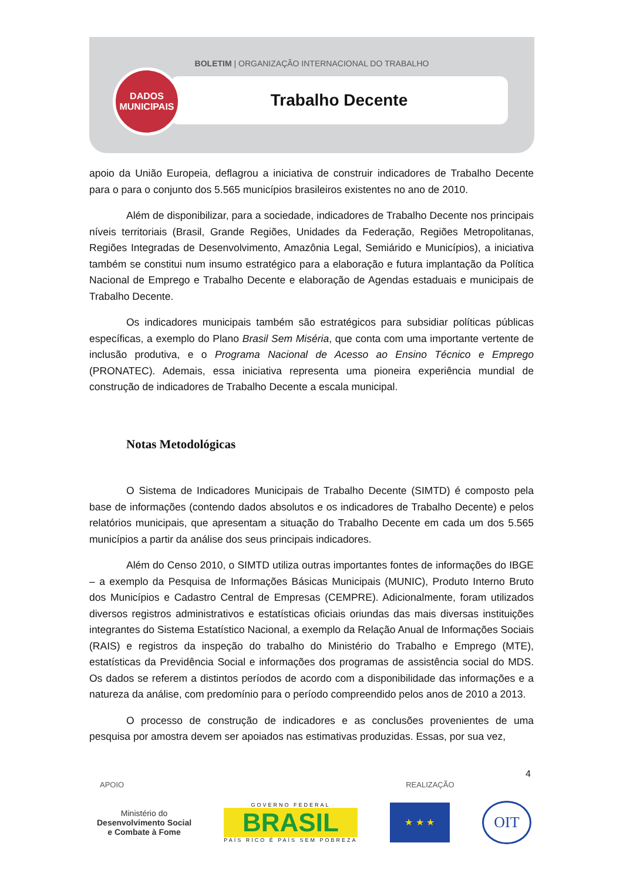BOLETIM | ORGANIZAÇÃO INTERNACIONAL DO TRABALHO
Trabalho Decente
DADOS
MUNICIPAIS
apoio da União Europeia, deflagrou a iniciativa de construir indicadores de Trabalho Decente para o para o conjunto dos 5.565 municípios brasileiros existentes no ano de 2010.
Além de disponibilizar, para a sociedade, indicadores de Trabalho Decente nos principais níveis territoriais (Brasil, Grande Regiões, Unidades da Federação, Regiões Metropolitanas, Regiões Integradas de Desenvolvimento, Amazônia Legal, Semiárido e Municípios), a iniciativa também se constitui num insumo estratégico para a elaboração e futura implantação da Política Nacional de Emprego e Trabalho Decente e elaboração de Agendas estaduais e municipais de Trabalho Decente.
Os indicadores municipais também são estratégicos para subsidiar políticas públicas específicas, a exemplo do Plano Brasil Sem Miséria, que conta com uma importante vertente de inclusão produtiva, e o Programa Nacional de Acesso ao Ensino Técnico e Emprego (PRONATEC). Ademais, essa iniciativa representa uma pioneira experiência mundial de construção de indicadores de Trabalho Decente a escala municipal.
Notas Metodológicas
O Sistema de Indicadores Municipais de Trabalho Decente (SIMTD) é composto pela base de informações (contendo dados absolutos e os indicadores de Trabalho Decente) e pelos relatórios municipais, que apresentam a situação do Trabalho Decente em cada um dos 5.565 municípios a partir da análise dos seus principais indicadores.
Além do Censo 2010, o SIMTD utiliza outras importantes fontes de informações do IBGE – a exemplo da Pesquisa de Informações Básicas Municipais (MUNIC), Produto Interno Bruto dos Municípios e Cadastro Central de Empresas (CEMPRE). Adicionalmente, foram utilizados diversos registros administrativos e estatísticas oficiais oriundas das mais diversas instituições integrantes do Sistema Estatístico Nacional, a exemplo da Relação Anual de Informações Sociais (RAIS) e registros da inspeção do trabalho do Ministério do Trabalho e Emprego (MTE), estatísticas da Previdência Social e informações dos programas de assistência social do MDS. Os dados se referem a distintos períodos de acordo com a disponibilidade das informações e a natureza da análise, com predomínio para o período compreendido pelos anos de 2010 a 2013.
O processo de construção de indicadores e as conclusões provenientes de uma pesquisa por amostra devem ser apoiados nas estimativas produzidas. Essas, por sua vez,
4
APOIO REALIZAÇÃO
Ministério do
Desenvolvimento Social
e Combate à Fome
GOVERNO FEDERAL
BRASIL
PAÍS RICO É PAÍS SEM POBREZA
★ ★ ★
OIT